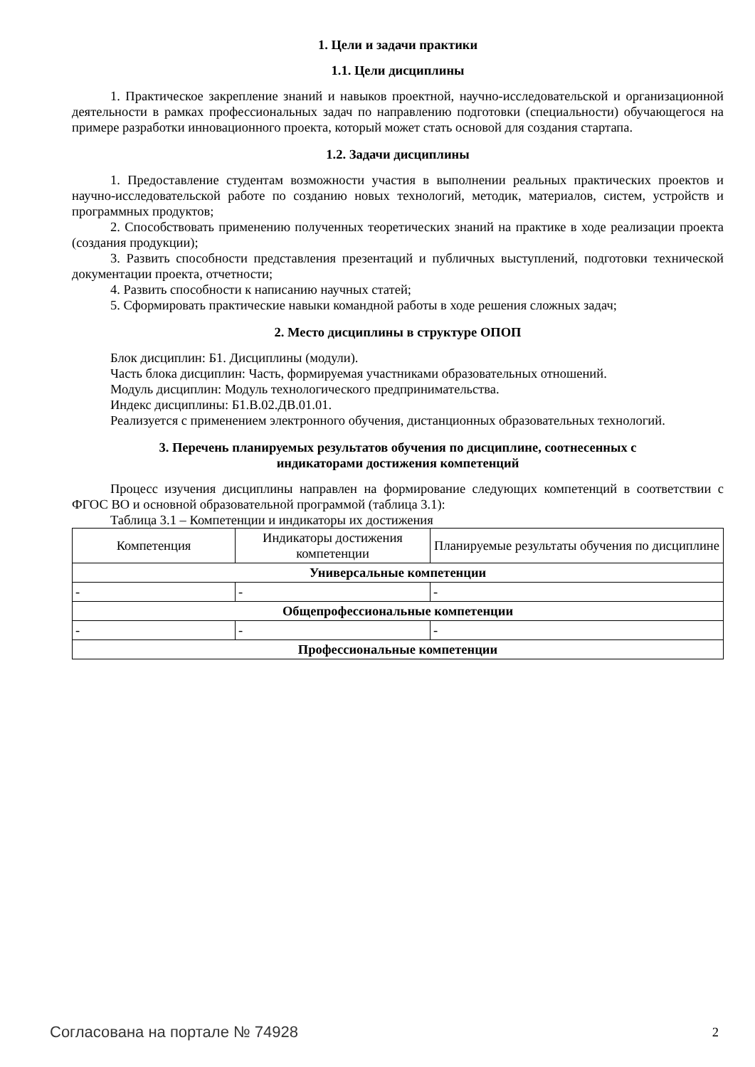1. Цели и задачи практики
1.1. Цели дисциплины
1. Практическое закрепление знаний и навыков проектной, научно-исследовательской и организационной деятельности в рамках профессиональных задач по направлению подготовки (специальности) обучающегося на примере разработки инновационного проекта, который может стать основой для создания стартапа.
1.2. Задачи дисциплины
1. Предоставление студентам возможности участия в выполнении реальных практических проектов и научно-исследовательской работе по созданию новых технологий, методик, материалов, систем, устройств и программных продуктов;
2. Способствовать применению полученных теоретических знаний на практике в ходе реализации проекта (создания продукции);
3. Развить способности представления презентаций и публичных выступлений, подготовки технической документации проекта, отчетности;
4. Развить способности к написанию научных статей;
5. Сформировать практические навыки командной работы в ходе решения сложных задач;
2. Место дисциплины в структуре ОПОП
Блок дисциплин: Б1. Дисциплины (модули).
Часть блока дисциплин: Часть, формируемая участниками образовательных отношений.
Модуль дисциплин: Модуль технологического предпринимательства.
Индекс дисциплины: Б1.В.02.ДВ.01.01.
Реализуется с применением электронного обучения, дистанционных образовательных технологий.
3. Перечень планируемых результатов обучения по дисциплине, соотнесенных с
индикаторами достижения компетенций
Процесс изучения дисциплины направлен на формирование следующих компетенций в соответствии с ФГОС ВО и основной образовательной программой (таблица 3.1):
Таблица 3.1 – Компетенции и индикаторы их достижения
| Компетенция | Индикаторы достижения компетенции | Планируемые результаты обучения по дисциплине |
| --- | --- | --- |
| Универсальные компетенции | | |
| - | - | - |
| Общепрофессиональные компетенции | | |
| - | - | - |
| Профессиональные компетенции | | |
Согласована на портале № 74928 2